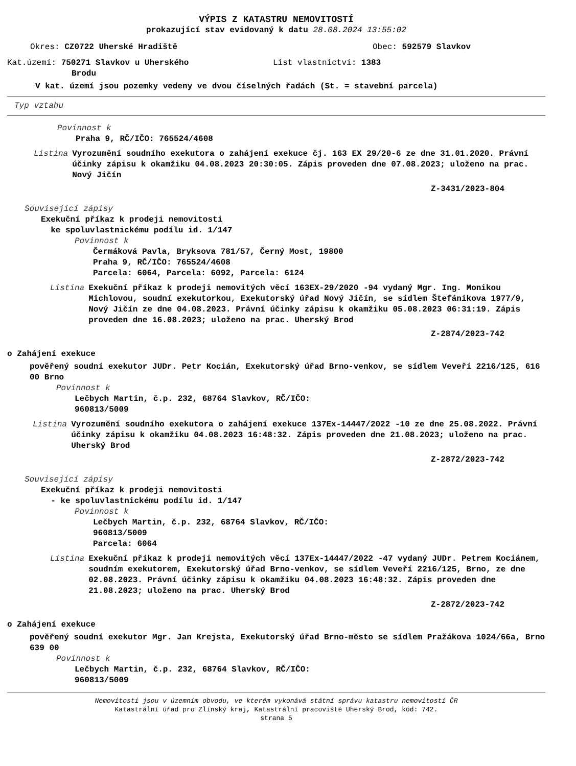VÝPIS Z KATASTRU NEMOVITOSTÍ
prokazující stav evidovaný k datu 28.08.2024 13:55:02
Okres: CZ0722 Uherské Hradiště Obec: 592579 Slavkov
Kat.území: 750271 Slavkov u Uherského
Brodu
List vlastnictví: 1383
V kat. území jsou pozemky vedeny ve dvou číselných řadách (St. = stavební parcela)
Typ vztahu
Povinnost k
Praha 9, RČ/IČO: 765524/4608
Listina Vyrozumění soudního exekutora o zahájení exekuce čj. 163 EX 29/20-6 ze dne 31.01.2020. Právní účinky zápisu k okamžiku 04.08.2023 20:30:05. Zápis proveden dne 07.08.2023; uloženo na prac. Nový Jičín
Z-3431/2023-804
Související zápisy
Exekuční příkaz k prodeji nemovitosti
ke spoluvlastnickému podílu id. 1/147
Povinnost k
Čermáková Pavla, Bryksova 781/57, Černý Most, 19800
Praha 9, RČ/IČO: 765524/4608
Parcela: 6064, Parcela: 6092, Parcela: 6124
Listina Exekuční příkaz k prodeji nemovitých věcí 163EX-29/2020 -94 vydaný Mgr. Ing. Monikou Michlovou, soudní exekutorkou, Exekutorský úřad Nový Jičín, se sídlem Štefánikova 1977/9, Nový Jičín ze dne 04.08.2023. Právní účinky zápisu k okamžiku 05.08.2023 06:31:19. Zápis proveden dne 16.08.2023; uloženo na prac. Uherský Brod
Z-2874/2023-742
o Zahájení exekuce
pověřený soudní exekutor JUDr. Petr Kocián, Exekutorský úřad Brno-venkov, se sídlem Veveří 2216/125, 616 00 Brno
Povinnost k
Lečbych Martin, č.p. 232, 68764 Slavkov, RČ/IČO:
960813/5009
Listina Vyrozumění soudního exekutora o zahájení exekuce 137Ex-14447/2022 -10 ze dne 25.08.2022. Právní účinky zápisu k okamžiku 04.08.2023 16:48:32. Zápis proveden dne 21.08.2023; uloženo na prac. Uherský Brod
Z-2872/2023-742
Související zápisy
Exekuční příkaz k prodeji nemovitosti
- ke spoluvlastnickému podílu id. 1/147
Povinnost k
Lečbych Martin, č.p. 232, 68764 Slavkov, RČ/IČO:
960813/5009
Parcela: 6064
Listina Exekuční příkaz k prodeji nemovitých věcí 137Ex-14447/2022 -47 vydaný JUDr. Petrem Kociánem, soudním exekutorem, Exekutorský úřad Brno-venkov, se sídlem Veveří 2216/125, Brno, ze dne 02.08.2023. Právní účinky zápisu k okamžiku 04.08.2023 16:48:32. Zápis proveden dne 21.08.2023; uloženo na prac. Uherský Brod
Z-2872/2023-742
o Zahájení exekuce
pověřený soudní exekutor Mgr. Jan Krejsta, Exekutorský úřad Brno-město se sídlem Pražákova 1024/66a, Brno 639 00
Povinnost k
Lečbych Martin, č.p. 232, 68764 Slavkov, RČ/IČO:
960813/5009
Nemovitosti jsou v územním obvodu, ve kterém vykonává státní správu katastru nemovitostí ČR
Katastrální úřad pro Zlínský kraj, Katastrální pracoviště Uherský Brod, kód: 742.
strana 5